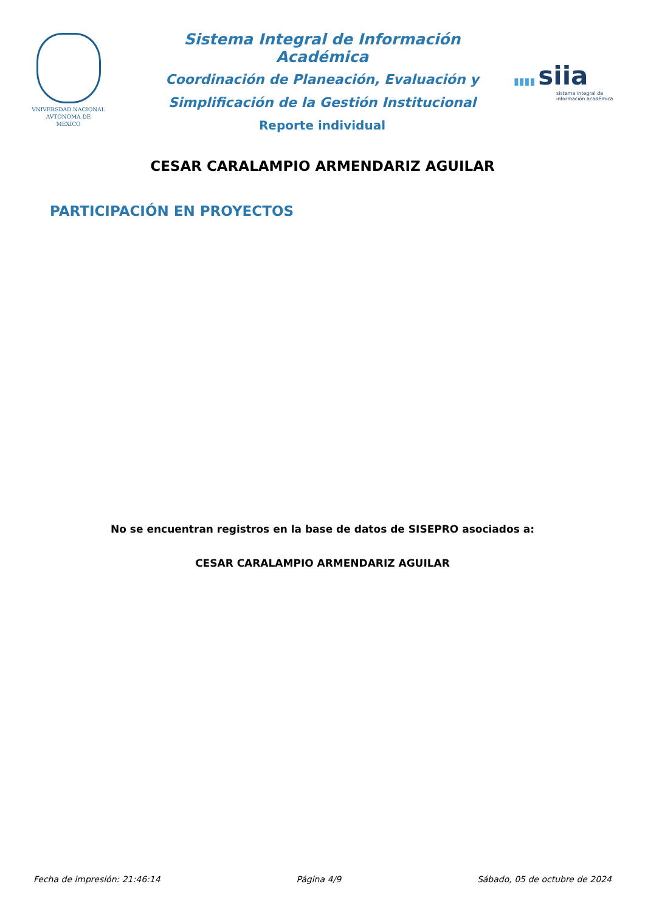VNIVERSDAD NACIONAL
AVTONOMA DE
MEXICO
Sistema Integral de Información Académica
Coordinación de Planeación, Evaluación y
Simplificación de la Gestión Institucional
Reporte individual
▮▮▮▮ siia
sistema integral de información académica
CESAR CARALAMPIO ARMENDARIZ AGUILAR
PARTICIPACIÓN EN PROYECTOS
No se encuentran registros en la base de datos de SISEPRO asociados a:
CESAR CARALAMPIO ARMENDARIZ AGUILAR
Fecha de impresión: 21:46:14 Página 4/9 Sábado, 05 de octubre de 2024